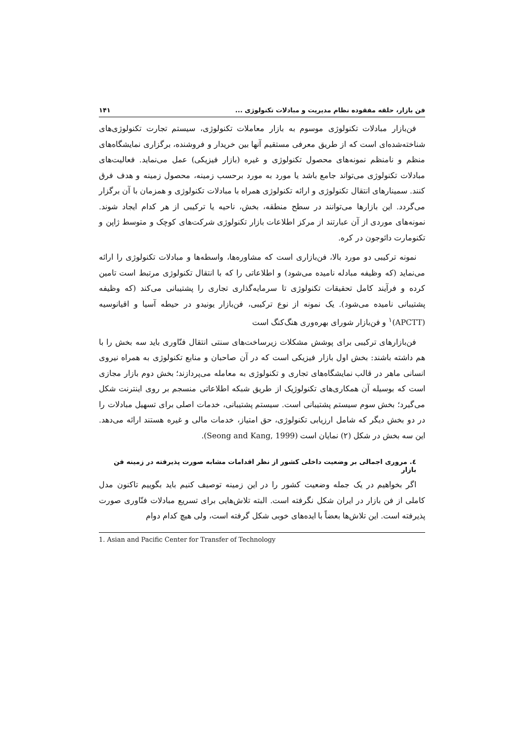فن بازار، حلقه مفقوده نظام مدیریت و مبادلات تکنولوژی ... ۱۴۱
فن‌بازار مبادلات تکنولوژی موسوم به بازار معاملات تکنولوژی، سیستم تجارت تکنولوژی‌های شناخته‌شده‌ای است که از طریق معرفی مستقیم آنها بین خریدار و فروشنده، برگزاری نمایشگاه‌های منظم و نامنظم نمونه‌های محصول تکنولوژی و غیره (بازار فیزیکی) عمل می‌نماید. فعالیت‌های مبادلات تکنولوژی می‌تواند جامع باشد یا مورد به مورد برحسب زمینه، محصول زمینه و هدف فرق کنند. سمینارهای انتقال تکنولوژی و ارائه تکنولوژی همراه با مبادلات تکنولوژی و همزمان با آن برگزار می‌گردد. این بازارها می‌توانند در سطح منطقه، بخش، ناحیه یا ترکیبی از هر کدام ایجاد شوند. نمونه‌های موردی از آن عبارتند از مرکز اطلاعات بازار تکنولوژی شرکت‌های کوچک و متوسط ژاپن و تکنومارت دائوجون در کره.
نمونه ترکیبی دو مورد بالا، فن‌بازاری است که مشاوره‌ها، واسطه‌ها و مبادلات تکنولوژی را ارائه می‌نماید (که وظیفه مبادله نامیده می‌شود) و اطلاعاتی را که با انتقال تکنولوژی مرتبط است تامین کرده و فرآیند کامل تحقیقات تکنولوژی تا سرمایه‌گذاری تجاری را پشتیبانی می‌کند (که وظیفه پشتیبانی نامیده می‌شود). یک نمونه از نوع ترکیبی، فن‌بازار یونیدو در حیطه آسیا و اقیانوسیه (APCTT)<sup>۱</sup> و فن‌بازار شورای بهره‌وری هنگ‌کنگ است
فن‌بازارهای ترکیبی برای پوشش مشکلات زیرساخت‌های سنتی انتقال فنّاوری باید سه بخش را با هم داشته باشند: بخش اول بازار فیزیکی است که در آن صاحبان و منابع تکنولوژی به همراه نیروی انسانی ماهر در قالب نمایشگاه‌های تجاری و تکنولوژی به معامله می‌پردازند؛ بخش دوم بازار مجازی است که بوسیله آن همکاری‌های تکنولوژیک از طریق شبکه اطلاعاتی منسجم بر روی اینترنت شکل می‌گیرد؛ بخش سوم سیستم پشتیبانی است. سیستم پشتیبانی، خدمات اصلی برای تسهیل مبادلات را در دو بخش دیگر که شامل ارزیابی تکنولوژی، حق امتیاز، خدمات مالی و غیره هستند ارائه می‌دهد. این سه بخش در شکل (۲) نمایان است (Seong and Kang, 1999).
٤. مروری اجمالی بر وضعیت داخلی کشور از نظر اقدامات مشابه صورت پذیرفته در زمینه فن بازار
اگر بخواهیم در یک جمله وضعیت کشور را در این زمینه توصیف کنیم باید بگوییم تاکنون مدل کاملی از فن بازار در ایران شکل نگرفته است. البته تلاش‌هایی برای تسریع مبادلات فنّاوری صورت پذیرفته است. این تلاش‌ها بعضاً با ایده‌های خوبی شکل گرفته است، ولی هیچ کدام دوام
1. Asian and Pacific Center for Transfer of Technology